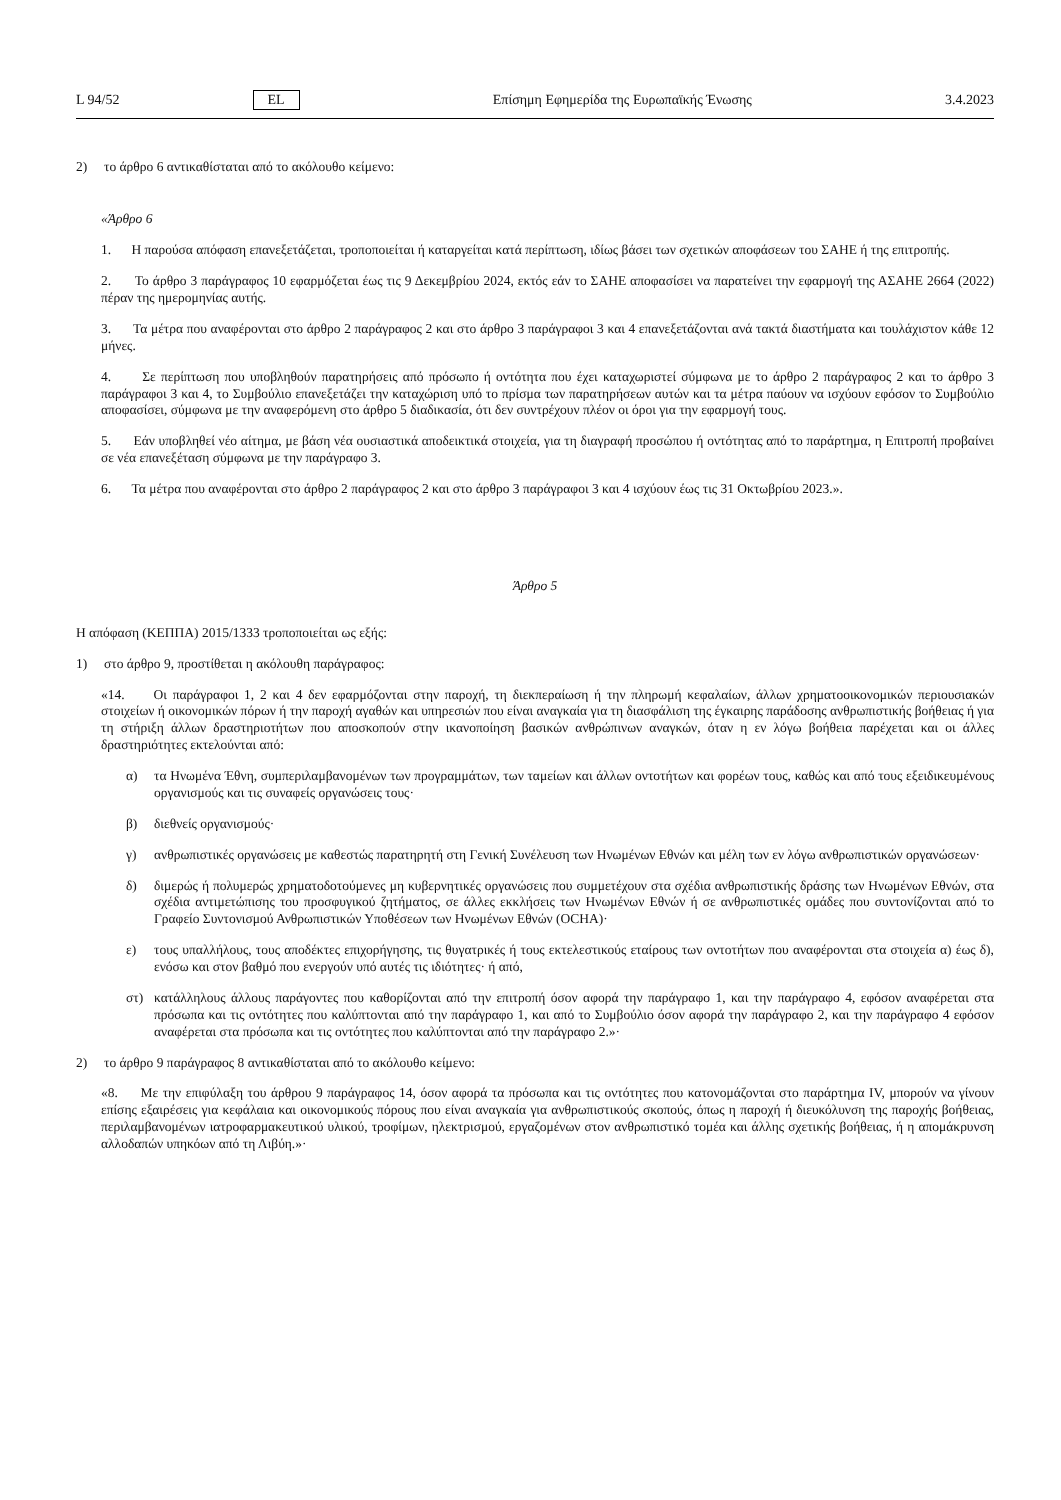L 94/52 EL Επίσημη Εφημερίδα της Ευρωπαϊκής Ένωσης 3.4.2023
2) το άρθρο 6 αντικαθίσταται από το ακόλουθο κείμενο:
«Άρθρο 6
1. Η παρούσα απόφαση επανεξετάζεται, τροποποιείται ή καταργείται κατά περίπτωση, ιδίως βάσει των σχετικών αποφάσεων του ΣΑΗΕ ή της επιτροπής.
2. Το άρθρο 3 παράγραφος 10 εφαρμόζεται έως τις 9 Δεκεμβρίου 2024, εκτός εάν το ΣΑΗΕ αποφασίσει να παρατείνει την εφαρμογή της ΑΣΑΗΕ 2664 (2022) πέραν της ημερομηνίας αυτής.
3. Τα μέτρα που αναφέρονται στο άρθρο 2 παράγραφος 2 και στο άρθρο 3 παράγραφοι 3 και 4 επανεξετάζονται ανά τακτά διαστήματα και τουλάχιστον κάθε 12 μήνες.
4. Σε περίπτωση που υποβληθούν παρατηρήσεις από πρόσωπο ή οντότητα που έχει καταχωριστεί σύμφωνα με το άρθρο 2 παράγραφος 2 και το άρθρο 3 παράγραφοι 3 και 4, το Συμβούλιο επανεξετάζει την καταχώριση υπό το πρίσμα των παρατηρήσεων αυτών και τα μέτρα παύουν να ισχύουν εφόσον το Συμβούλιο αποφασίσει, σύμφωνα με την αναφερόμενη στο άρθρο 5 διαδικασία, ότι δεν συντρέχουν πλέον οι όροι για την εφαρμογή τους.
5. Εάν υποβληθεί νέο αίτημα, με βάση νέα ουσιαστικά αποδεικτικά στοιχεία, για τη διαγραφή προσώπου ή οντότητας από το παράρτημα, η Επιτροπή προβαίνει σε νέα επανεξέταση σύμφωνα με την παράγραφο 3.
6. Τα μέτρα που αναφέρονται στο άρθρο 2 παράγραφος 2 και στο άρθρο 3 παράγραφοι 3 και 4 ισχύουν έως τις 31 Οκτωβρίου 2023.».
Άρθρο 5
Η απόφαση (ΚΕΠΠΑ) 2015/1333 τροποποιείται ως εξής:
1) στο άρθρο 9, προστίθεται η ακόλουθη παράγραφος:
«14. Οι παράγραφοι 1, 2 και 4 δεν εφαρμόζονται στην παροχή, τη διεκπεραίωση ή την πληρωμή κεφαλαίων, άλλων χρηματοοικονομικών περιουσιακών στοιχείων ή οικονομικών πόρων ή την παροχή αγαθών και υπηρεσιών που είναι αναγκαία για τη διασφάλιση της έγκαιρης παράδοσης ανθρωπιστικής βοήθειας ή για τη στήριξη άλλων δραστηριοτήτων που αποσκοπούν στην ικανοποίηση βασικών ανθρώπινων αναγκών, όταν η εν λόγω βοήθεια παρέχεται και οι άλλες δραστηριότητες εκτελούνται από:
α) τα Ηνωμένα Έθνη, συμπεριλαμβανομένων των προγραμμάτων, των ταμείων και άλλων οντοτήτων και φορέων τους, καθώς και από τους εξειδικευμένους οργανισμούς και τις συναφείς οργανώσεις τους·
β) διεθνείς οργανισμούς·
γ) ανθρωπιστικές οργανώσεις με καθεστώς παρατηρητή στη Γενική Συνέλευση των Ηνωμένων Εθνών και μέλη των εν λόγω ανθρωπιστικών οργανώσεων·
δ) διμερώς ή πολυμερώς χρηματοδοτούμενες μη κυβερνητικές οργανώσεις που συμμετέχουν στα σχέδια ανθρωπιστικής δράσης των Ηνωμένων Εθνών, στα σχέδια αντιμετώπισης του προσφυγικού ζητήματος, σε άλλες εκκλήσεις των Ηνωμένων Εθνών ή σε ανθρωπιστικές ομάδες που συντονίζονται από το Γραφείο Συντονισμού Ανθρωπιστικών Υποθέσεων των Ηνωμένων Εθνών (OCHA)·
ε) τους υπαλλήλους, τους αποδέκτες επιχορήγησης, τις θυγατρικές ή τους εκτελεστικούς εταίρους των οντοτήτων που αναφέρονται στα στοιχεία α) έως δ), ενόσω και στον βαθμό που ενεργούν υπό αυτές τις ιδιότητες· ή από,
στ) κατάλληλους άλλους παράγοντες που καθορίζονται από την επιτροπή όσον αφορά την παράγραφο 1, και την παράγραφο 4, εφόσον αναφέρεται στα πρόσωπα και τις οντότητες που καλύπτονται από την παράγραφο 1, και από το Συμβούλιο όσον αφορά την παράγραφο 2, και την παράγραφο 4 εφόσον αναφέρεται στα πρόσωπα και τις οντότητες που καλύπτονται από την παράγραφο 2.»·
2) το άρθρο 9 παράγραφος 8 αντικαθίσταται από το ακόλουθο κείμενο:
«8. Με την επιφύλαξη του άρθρου 9 παράγραφος 14, όσον αφορά τα πρόσωπα και τις οντότητες που κατονομάζονται στο παράρτημα IV, μπορούν να γίνουν επίσης εξαιρέσεις για κεφάλαια και οικονομικούς πόρους που είναι αναγκαία για ανθρωπιστικούς σκοπούς, όπως η παροχή ή διευκόλυνση της παροχής βοήθειας, περιλαμβανομένων ιατροφαρμακευτικού υλικού, τροφίμων, ηλεκτρισμού, εργαζομένων στον ανθρωπιστικό τομέα και άλλης σχετικής βοήθειας, ή η απομάκρυνση αλλοδαπών υπηκόων από τη Λιβύη.»·